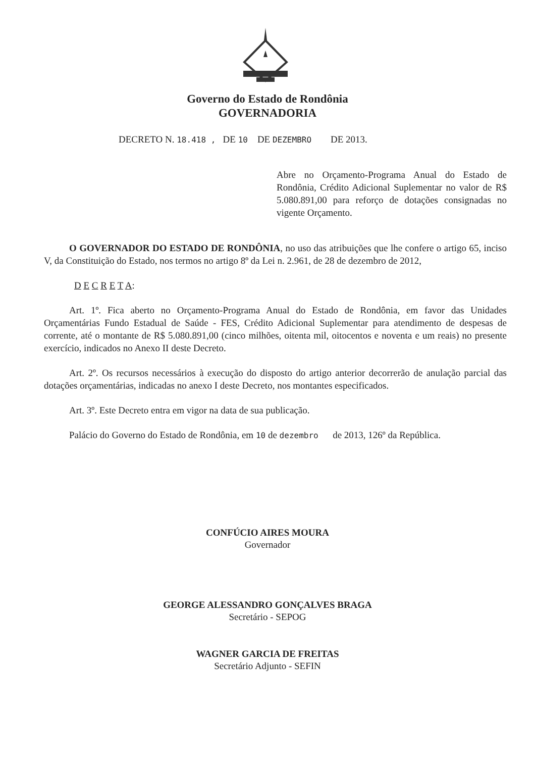Governo do Estado de Rondônia
GOVERNADORIA
DECRETO N. 18.418 , DE 10 DE DEZEMBRO DE 2013.
Abre no Orçamento-Programa Anual do Estado de Rondônia, Crédito Adicional Suplementar no valor de R$ 5.080.891,00 para reforço de dotações consignadas no vigente Orçamento.
O GOVERNADOR DO ESTADO DE RONDÔNIA, no uso das atribuições que lhe confere o artigo 65, inciso V, da Constituição do Estado, nos termos no artigo 8º da Lei n. 2.961, de 28 de dezembro de 2012,
D E C R E T A:
Art. 1º. Fica aberto no Orçamento-Programa Anual do Estado de Rondônia, em favor das Unidades Orçamentárias Fundo Estadual de Saúde - FES, Crédito Adicional Suplementar para atendimento de despesas de corrente, até o montante de R$ 5.080.891,00 (cinco milhões, oitenta mil, oitocentos e noventa e um reais) no presente exercício, indicados no Anexo II deste Decreto.
Art. 2º. Os recursos necessários à execução do disposto do artigo anterior decorrerão de anulação parcial das dotações orçamentárias, indicadas no anexo I deste Decreto, nos montantes especificados.
Art. 3º. Este Decreto entra em vigor na data de sua publicação.
Palácio do Governo do Estado de Rondônia, em 10 de dezembro de 2013, 126º da República.
CONFÚCIO AIRES MOURA
Governador
GEORGE ALESSANDRO GONÇALVES BRAGA
Secretário - SEPOG
WAGNER GARCIA DE FREITAS
Secretário Adjunto - SEFIN